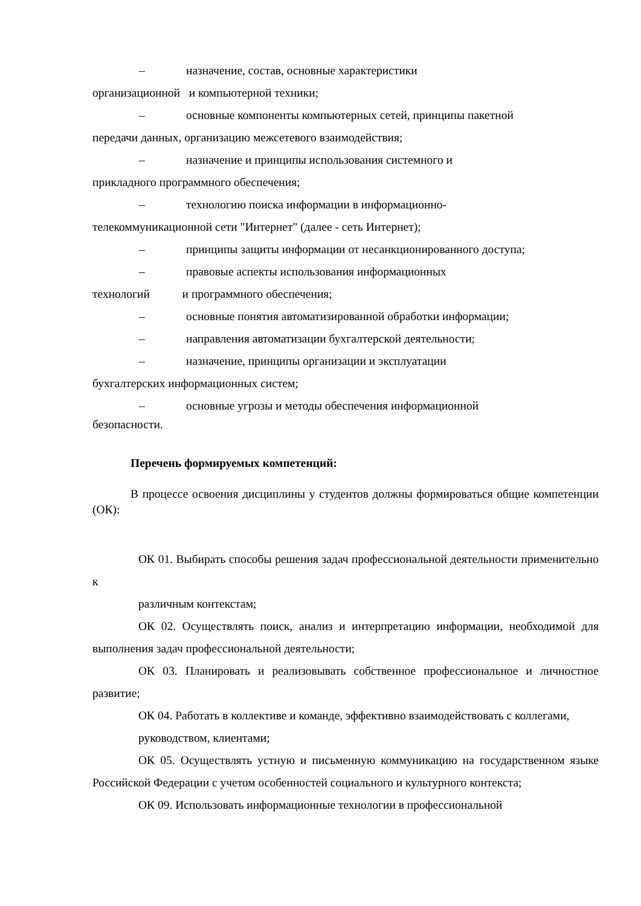– назначение, состав, основные характеристики
организационной и компьютерной техники;
– основные компоненты компьютерных сетей, принципы пакетной
передачи данных, организацию межсетевого взаимодействия;
– назначение и принципы использования системного и
прикладного программного обеспечения;
– технологию поиска информации в информационно-
телекоммуникационной сети "Интернет" (далее - сеть Интернет);
– принципы защиты информации от несанкционированного доступа;
– правовые аспекты использования информационных
технологий и программного обеспечения;
– основные понятия автоматизированной обработки информации;
– направления автоматизации бухгалтерской деятельности;
– назначение, принципы организации и эксплуатации
бухгалтерских информационных систем;
– основные угрозы и методы обеспечения информационной
безопасности.
Перечень формируемых компетенций:
В процессе освоения дисциплины у студентов должны формироваться общие компетенции (ОК):
ОК 01. Выбирать способы решения задач профессиональной деятельности применительно к
различным контекстам;
ОК 02. Осуществлять поиск, анализ и интерпретацию информации, необходимой для выполнения задач профессиональной деятельности;
ОК 03. Планировать и реализовывать собственное профессиональное и личностное развитие;
ОК 04. Работать в коллективе и команде, эффективно взаимодействовать с коллегами,
руководством, клиентами;
ОК 05. Осуществлять устную и письменную коммуникацию на государственном языке Российской Федерации с учетом особенностей социального и культурного контекста;
ОК 09. Использовать информационные технологии в профессиональной